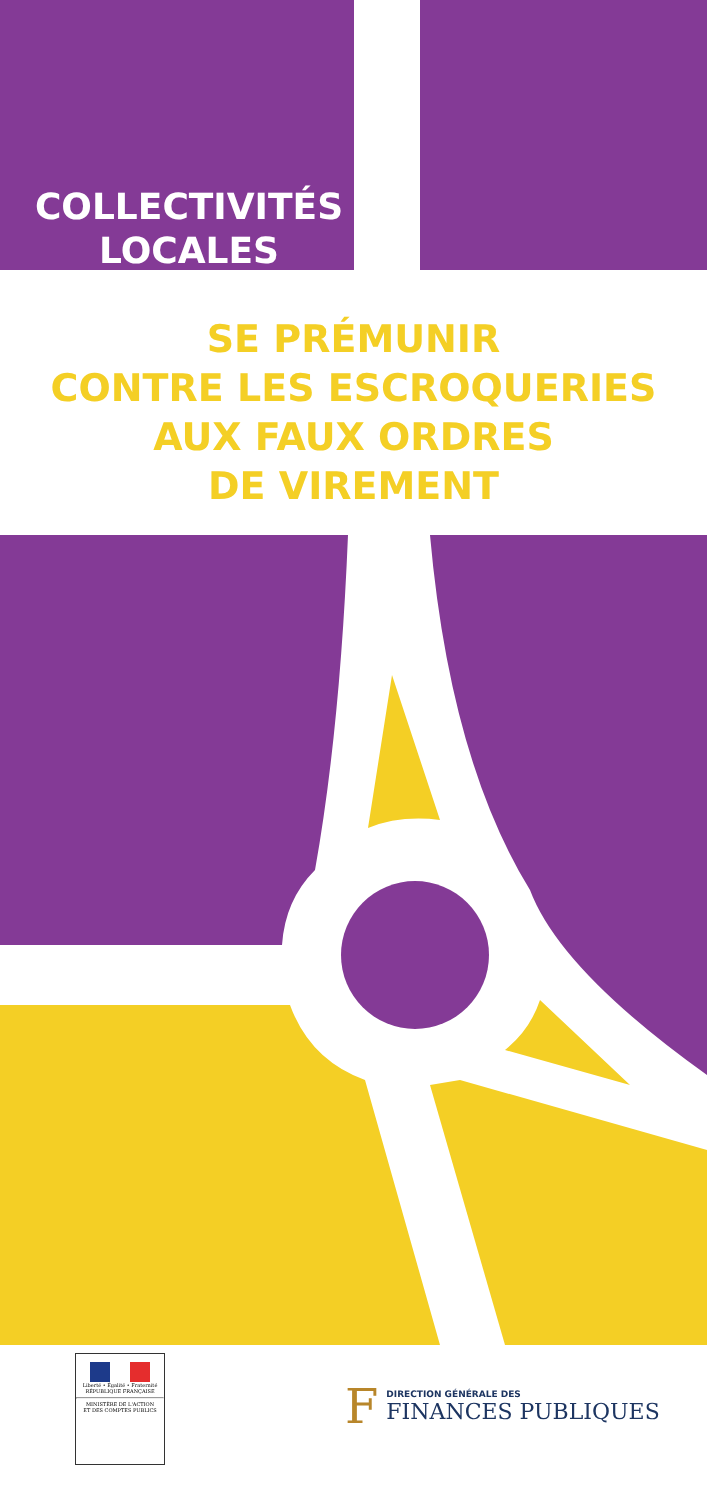COLLECTIVITÉS
LOCALES
SE PRÉMUNIR
CONTRE LES ESCROQUERIES
AUX FAUX ORDRES
DE VIREMENT
Liberté • Égalité • Fraternité
RÉPUBLIQUE FRANÇAISE
MINISTÈRE DE L'ACTION
ET DES COMPTES PUBLICS
F
DIRECTION GÉNÉRALE DES
FINANCES PUBLIQUES